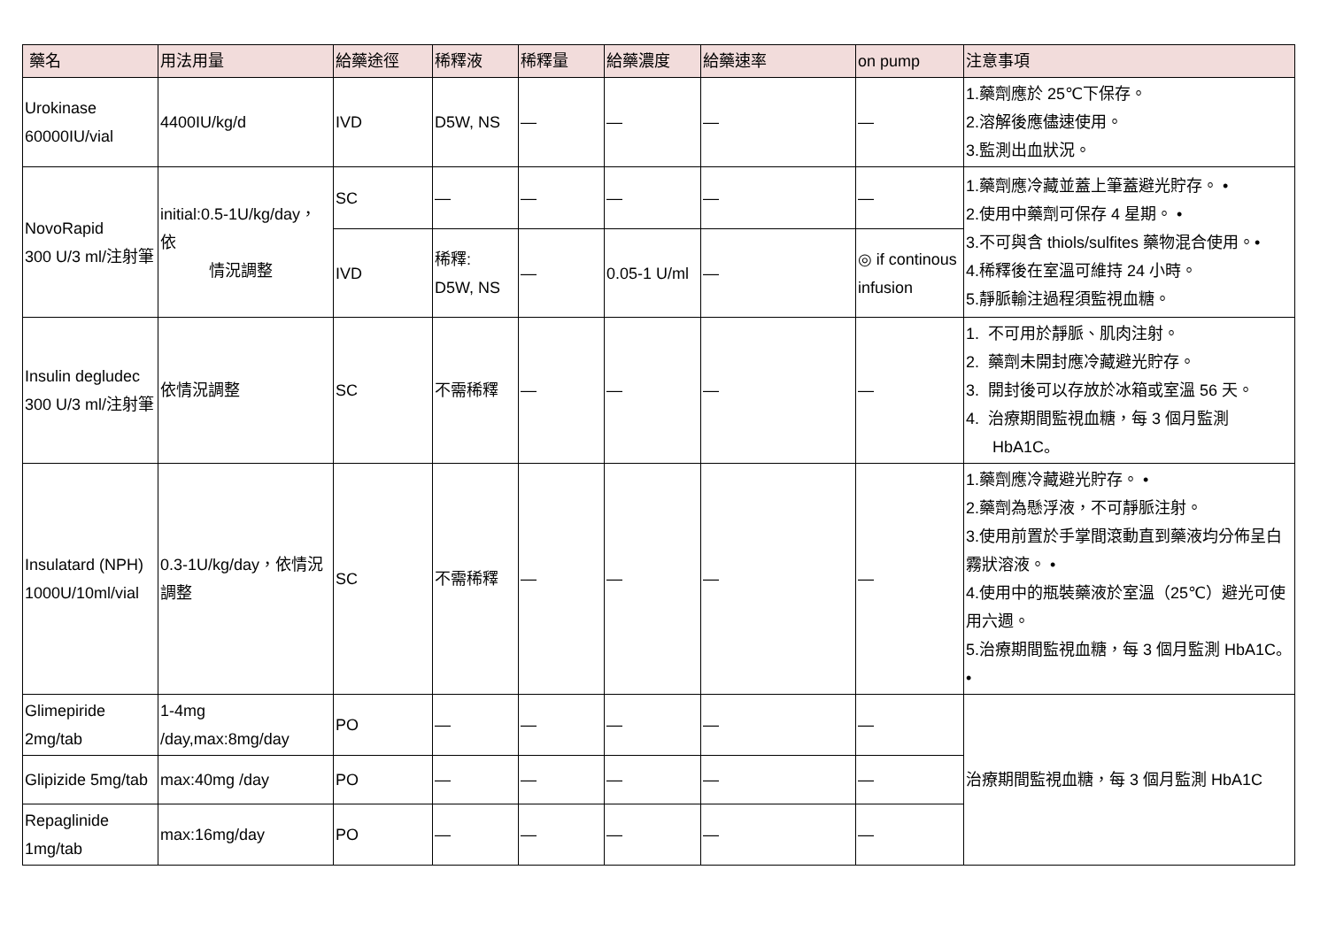| 藥名 | 用法用量 | 給藥途徑 | 稀釋液 | 稀釋量 | 給藥濃度 | 給藥速率 | on pump | 注意事項 |
| --- | --- | --- | --- | --- | --- | --- | --- | --- |
| Urokinase 60000IU/vial | 4400IU/kg/d | IVD | D5W, NS | — | — | — | — | 1.藥劑應於 25℃下保存。 2.溶解後應儘速使用。 3.監測出血狀況。 |
| NovoRapid 300 U/3 ml/注射筆 | initial:0.5-1U/kg/day，依 情況調整 | SC | — | — | — | — | — | 1.藥劑應冷藏並蓋上筆蓋避光貯存。 • 2.使用中藥劑可保存 4 星期。 • 3.不可與含 thiols/sulfites 藥物混合使用。• 4.稀釋後在室溫可維持 24 小時。 5.靜脈輸注過程須監視血糖。 |
| | | IVD | 稀釋: D5W, NS | — | 0.05-1 U/ml | — | ◎ if continous infusion | |
| Insulin degludec 300 U/3 ml/注射筆 | 依情況調整 | SC | 不需稀釋 | — | — | — | — | 1. 不可用於靜脈、肌肉注射。 2. 藥劑未開封應冷藏避光貯存。 3. 開封後可以存放於冰箱或室溫 56 天。 4. 治療期間監視血糖，每 3 個月監測 HbA1C。 |
| Insulatard (NPH) 1000U/10ml/vial | 0.3-1U/kg/day，依情況調整 | SC | 不需稀釋 | — | — | — | — | 1.藥劑應冷藏避光貯存。 • 2.藥劑為懸浮液，不可靜脈注射。 3.使用前置於手掌間滾動直到藥液均分佈呈白霧狀溶液。 • 4.使用中的瓶裝藥液於室溫（25℃）避光可使用六週。 5.治療期間監視血糖，每 3 個月監測 HbA1C。 • |
| Glimepiride 2mg/tab | 1-4mg /day,max:8mg/day | PO | — | — | — | — | — | 治療期間監視血糖，每 3 個月監測 HbA1C |
| Glipizide 5mg/tab | max:40mg /day | PO | — | — | — | — | — | |
| Repaglinide 1mg/tab | max:16mg/day | PO | — | — | — | — | — | |